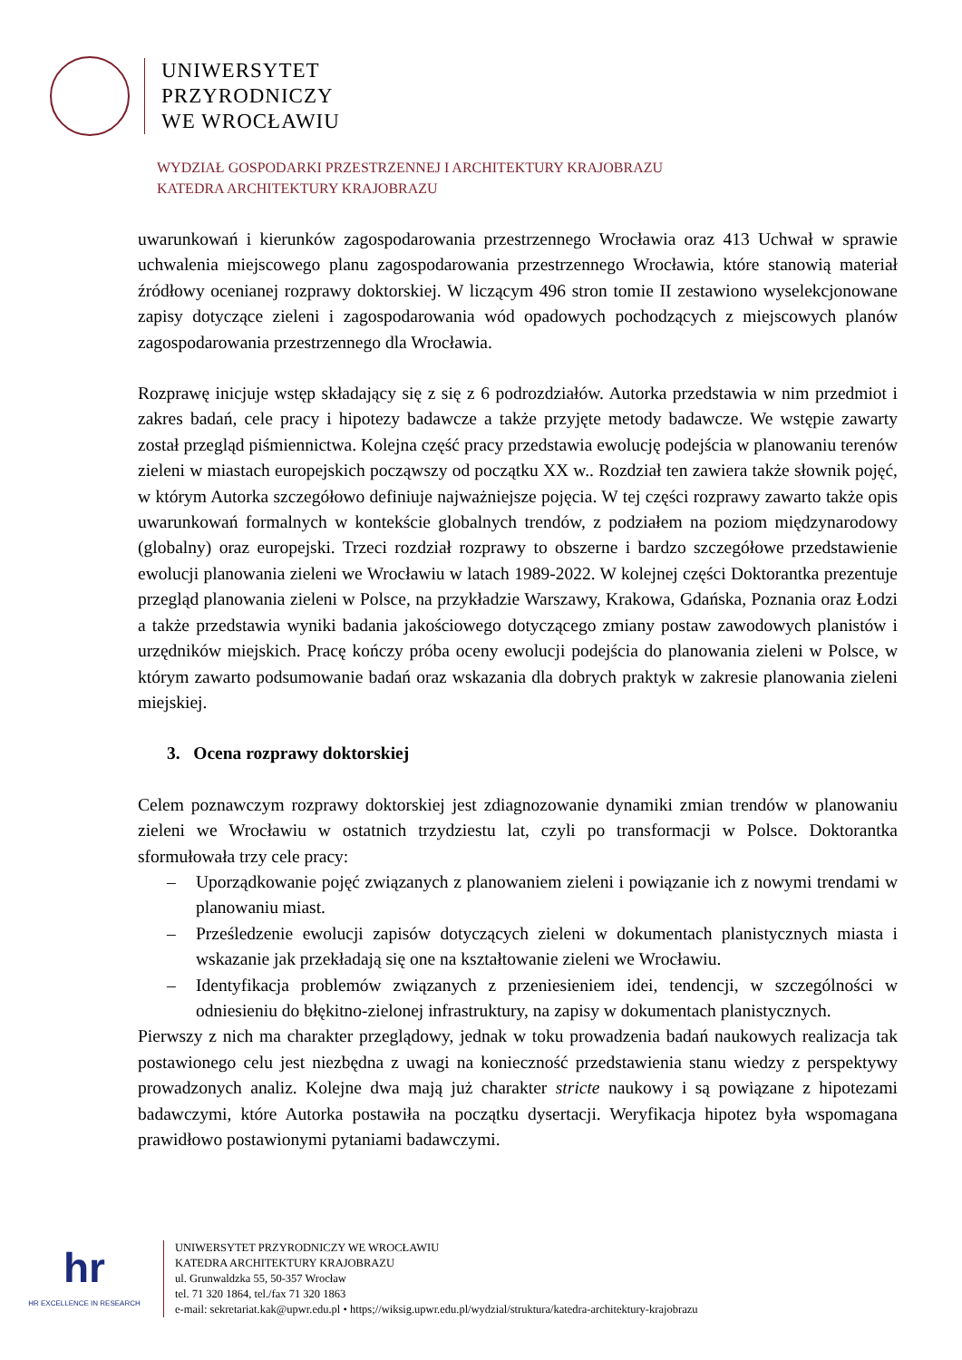UNIWERSYTET
PRZYRODNICZY
WE WROCŁAWIU
WYDZIAŁ GOSPODARKI PRZESTRZENNEJ I ARCHITEKTURY KRAJOBRAZU
KATEDRA ARCHITEKTURY KRAJOBRAZU
uwarunkowań i kierunków zagospodarowania przestrzennego Wrocławia oraz 413 Uchwał w sprawie uchwalenia miejscowego planu zagospodarowania przestrzennego Wrocławia, które stanowią materiał źródłowy ocenianej rozprawy doktorskiej. W liczącym 496 stron tomie II zestawiono wyselekcjonowane zapisy dotyczące zieleni i zagospodarowania wód opadowych pochodzących z miejscowych planów zagospodarowania przestrzennego dla Wrocławia.
Rozprawę inicjuje wstęp składający się z się z 6 podrozdziałów. Autorka przedstawia w nim przedmiot i zakres badań, cele pracy i hipotezy badawcze a także przyjęte metody badawcze. We wstępie zawarty został przegląd piśmiennictwa. Kolejna część pracy przedstawia ewolucję podejścia w planowaniu terenów zieleni w miastach europejskich począwszy od początku XX w.. Rozdział ten zawiera także słownik pojęć, w którym Autorka szczegółowo definiuje najważniejsze pojęcia. W tej części rozprawy zawarto także opis uwarunkowań formalnych w kontekście globalnych trendów, z podziałem na poziom międzynarodowy (globalny) oraz europejski. Trzeci rozdział rozprawy to obszerne i bardzo szczegółowe przedstawienie ewolucji planowania zieleni we Wrocławiu w latach 1989-2022. W kolejnej części Doktorantka prezentuje przegląd planowania zieleni w Polsce, na przykładzie Warszawy, Krakowa, Gdańska, Poznania oraz Łodzi a także przedstawia wyniki badania jakościowego dotyczącego zmiany postaw zawodowych planistów i urzędników miejskich. Pracę kończy próba oceny ewolucji podejścia do planowania zieleni w Polsce, w którym zawarto podsumowanie badań oraz wskazania dla dobrych praktyk w zakresie planowania zieleni miejskiej.
3. Ocena rozprawy doktorskiej
Celem poznawczym rozprawy doktorskiej jest zdiagnozowanie dynamiki zmian trendów w planowaniu zieleni we Wrocławiu w ostatnich trzydziestu lat, czyli po transformacji w Polsce. Doktorantka sformułowała trzy cele pracy:
– Uporządkowanie pojęć związanych z planowaniem zieleni i powiązanie ich z nowymi trendami w planowaniu miast.
– Prześledzenie ewolucji zapisów dotyczących zieleni w dokumentach planistycznych miasta i wskazanie jak przekładają się one na kształtowanie zieleni we Wrocławiu.
– Identyfikacja problemów związanych z przeniesieniem idei, tendencji, w szczególności w odniesieniu do błękitno-zielonej infrastruktury, na zapisy w dokumentach planistycznych.
Pierwszy z nich ma charakter przeglądowy, jednak w toku prowadzenia badań naukowych realizacja tak postawionego celu jest niezbędna z uwagi na konieczność przedstawienia stanu wiedzy z perspektywy prowadzonych analiz. Kolejne dwa mają już charakter stricte naukowy i są powiązane z hipotezami badawczymi, które Autorka postawiła na początku dysertacji. Weryfikacja hipotez była wspomagana prawidłowo postawionymi pytaniami badawczymi.
hr
HR EXCELLENCE IN RESEARCH
UNIWERSYTET PRZYRODNICZY WE WROCŁAWIU
KATEDRA ARCHITEKTURY KRAJOBRAZU
ul. Grunwaldzka 55, 50-357 Wrocław
tel. 71 320 1864, tel./fax 71 320 1863
e-mail: sekretariat.kak@upwr.edu.pl • https;//wiksig.upwr.edu.pl/wydzial/struktura/katedra-architektury-krajobrazu